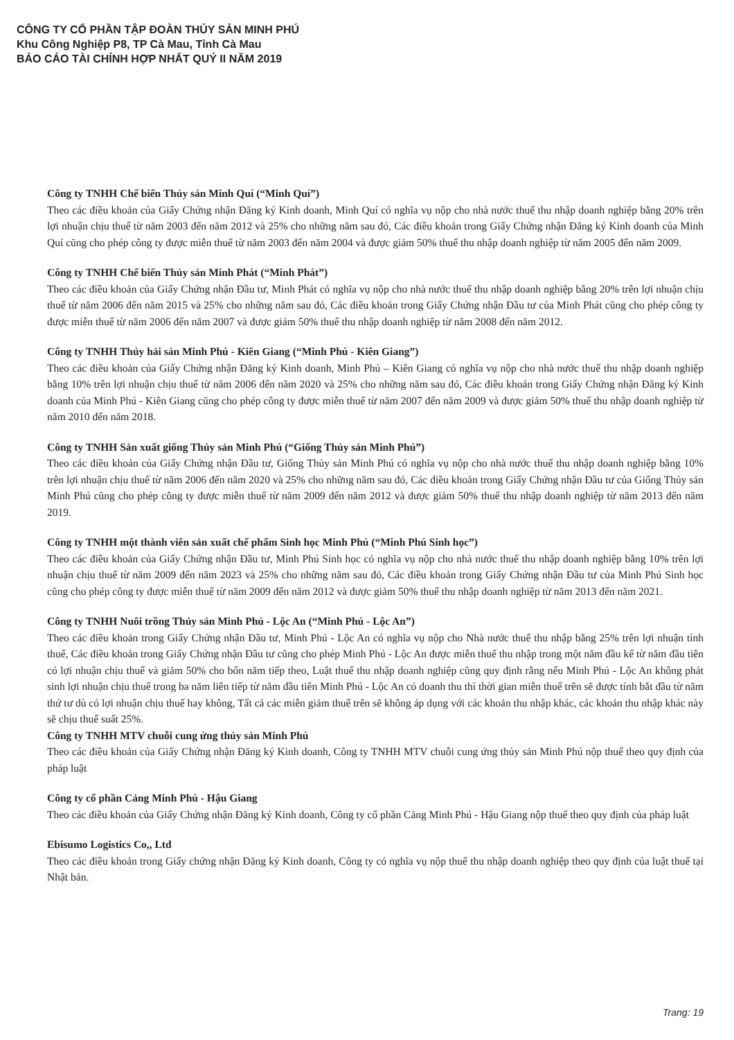CÔNG TY CỔ PHẦN TẬP ĐOÀN THỦY SẢN MINH PHÚ
Khu Công Nghiệp P8, TP Cà Mau, Tỉnh Cà Mau
BÁO CÁO TÀI CHÍNH HỢP NHẤT QUÝ II NĂM 2019
Công ty TNHH Chế biến Thủy sản Minh Quí (“Minh Quí”)
Theo các điều khoản của Giấy Chứng nhận Đăng ký Kinh doanh, Minh Quí có nghĩa vụ nộp cho nhà nước thuế thu nhập doanh nghiệp bằng 20% trên lợi nhuận chịu thuế từ năm 2003 đến năm 2012 và 25% cho những năm sau đó, Các điều khoản trong Giấy Chứng nhận Đăng ký Kinh doanh của Minh Quí cũng cho phép công ty được miễn thuế từ năm 2003 đến năm 2004 và được giảm 50% thuế thu nhập doanh nghiệp từ năm 2005 đến năm 2009.
Công ty TNHH Chế biến Thủy sản Minh Phát (“Minh Phát”)
Theo các điều khoản của Giấy Chứng nhận Đầu tư, Minh Phát có nghĩa vụ nộp cho nhà nước thuế thu nhập doanh nghiệp bằng 20% trên lợi nhuận chịu thuế từ năm 2006 đến năm 2015 và 25% cho những năm sau đó, Các điều khoản trong Giấy Chứng nhận Đầu tư của Minh Phát cũng cho phép công ty được miễn thuế từ năm 2006 đến năm 2007 và được giảm 50% thuế thu nhập doanh nghiệp từ năm 2008 đến năm 2012.
Công ty TNHH Thủy hải sản Minh Phú - Kiên Giang (“Minh Phú - Kiên Giang”)
Theo các điều khoản của Giấy Chứng nhận Đăng ký Kinh doanh, Minh Phú – Kiên Giang có nghĩa vụ nộp cho nhà nước thuế thu nhập doanh nghiệp bằng 10% trên lợi nhuận chịu thuế từ năm 2006 đến năm 2020 và 25% cho những năm sau đó, Các điều khoản trong Giấy Chứng nhận Đăng ký Kinh doanh của Minh Phú - Kiên Giang cũng cho phép công ty được miễn thuế từ năm 2007 đến năm 2009 và được giảm 50% thuế thu nhập doanh nghiệp từ năm 2010 đến năm 2018.
Công ty TNHH Sản xuất giống Thủy sản Minh Phú (“Giống Thủy sản Minh Phú”)
Theo các điều khoản của Giấy Chứng nhận Đầu tư, Giống Thủy sản Minh Phú có nghĩa vụ nộp cho nhà nước thuế thu nhập doanh nghiệp bằng 10% trên lợi nhuận chịu thuế từ năm 2006 đến năm 2020 và 25% cho những năm sau đó, Các điều khoản trong Giấy Chứng nhận Đầu tư của Giống Thủy sản Minh Phú cũng cho phép công ty được miễn thuế từ năm 2009 đến năm 2012 và được giảm 50% thuế thu nhập doanh nghiệp từ năm 2013 đến năm 2019.
Công ty TNHH một thành viên sản xuất chế phẩm Sinh học Minh Phú (“Minh Phú Sinh học”)
Theo các điều khoản của Giấy Chứng nhận Đầu tư, Minh Phú Sinh học có nghĩa vụ nộp cho nhà nước thuế thu nhập doanh nghiệp bằng 10% trên lợi nhuận chịu thuế từ năm 2009 đến năm 2023 và 25% cho những năm sau đó, Các điều khoản trong Giấy Chứng nhận Đầu tư của Minh Phú Sinh học cũng cho phép công ty được miễn thuế từ năm 2009 đến năm 2012 và được giảm 50% thuế thu nhập doanh nghiệp từ năm 2013 đến năm 2021.
Công ty TNHH Nuôi trồng Thủy sản Minh Phú - Lộc An (“Minh Phú - Lộc An”)
Theo các điều khoản trong Giấy Chứng nhận Đầu tư, Minh Phú - Lộc An có nghĩa vụ nộp cho Nhà nước thuế thu nhập bằng 25% trên lợi nhuận tính thuế, Các điều khoản trong Giấy Chứng nhận Đầu tư cũng cho phép Minh Phú - Lộc An được miễn thuế thu nhập trong một năm đầu kể từ năm đầu tiên có lợi nhuận chịu thuế và giảm 50% cho bốn năm tiếp theo, Luật thuế thu nhập doanh nghiệp cũng quy định rằng nếu Minh Phú - Lộc An không phát sinh lợi nhuận chịu thuế trong ba năm liên tiếp từ năm đầu tiên Minh Phú - Lộc An có doanh thu thì thời gian miễn thuế trên sẽ được tính bắt đầu từ năm thứ tư dù có lợi nhuận chịu thuế hay không, Tất cả các miễn giảm thuế trên sẽ không áp dụng với các khoản thu nhập khác, các khoản thu nhập khác này sẽ chịu thuế suất 25%.
Công ty TNHH MTV chuỗi cung ứng thủy sản Minh Phú
Theo các điều khoản của Giấy Chứng nhận Đăng ký Kinh doanh, Công ty TNHH MTV chuỗi cung ứng thủy sản Minh Phú nộp thuế theo quy định của pháp luật
Công ty cổ phần Cảng Minh Phú - Hậu Giang
Theo các điều khoản của Giấy Chứng nhận Đăng ký Kinh doanh, Công ty cổ phần Cảng Minh Phú - Hậu Giang nộp thuế theo quy định của pháp luật
Ebisumo Logistics Co,, Ltd
Theo các điều khoản trong Giấy chứng nhận Đăng ký Kinh doanh, Công ty có nghĩa vụ nộp thuế thu nhập doanh nghiệp theo quy định của luật thuế tại Nhật bản.
Trang: 19